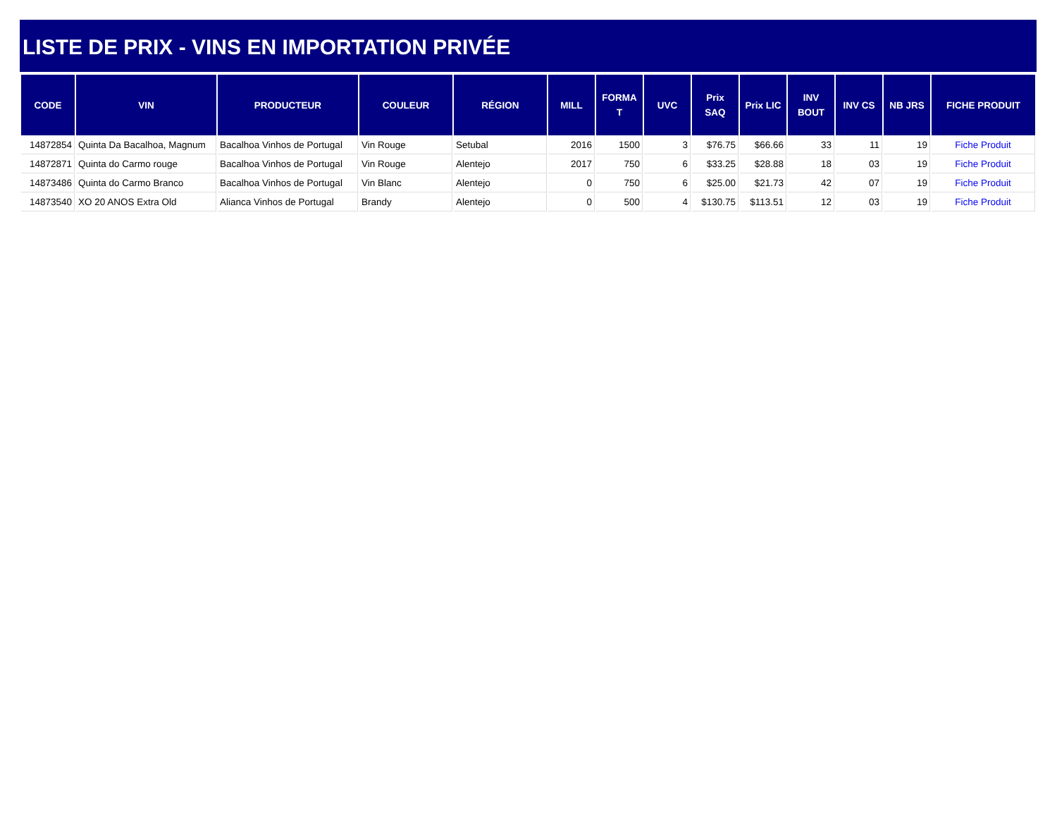LISTE DE PRIX - VINS EN IMPORTATION PRIVÉE
| CODE | VIN | PRODUCTEUR | COULEUR | RÉGION | MILL | FORMA T | UVC | Prix SAQ | Prix LIC | INV BOUT | INV CS | NB JRS | FICHE PRODUIT |
| --- | --- | --- | --- | --- | --- | --- | --- | --- | --- | --- | --- | --- | --- |
| 14872854 | Quinta Da Bacalhoa, Magnum | Bacalhoa Vinhos de Portugal | Vin Rouge | Setubal | 2016 | 1500 | 3 | $76.75 | $66.66 | 33 | 11 | 19 | Fiche Produit |
| 14872871 | Quinta do Carmo rouge | Bacalhoa Vinhos de Portugal | Vin Rouge | Alentejo | 2017 | 750 | 6 | $33.25 | $28.88 | 18 | 03 | 19 | Fiche Produit |
| 14873486 | Quinta do Carmo Branco | Bacalhoa Vinhos de Portugal | Vin Blanc | Alentejo | 0 | 750 | 6 | $25.00 | $21.73 | 42 | 07 | 19 | Fiche Produit |
| 14873540 | XO 20 ANOS Extra Old | Alianca Vinhos de Portugal | Brandy | Alentejo | 0 | 500 | 4 | $130.75 | $113.51 | 12 | 03 | 19 | Fiche Produit |